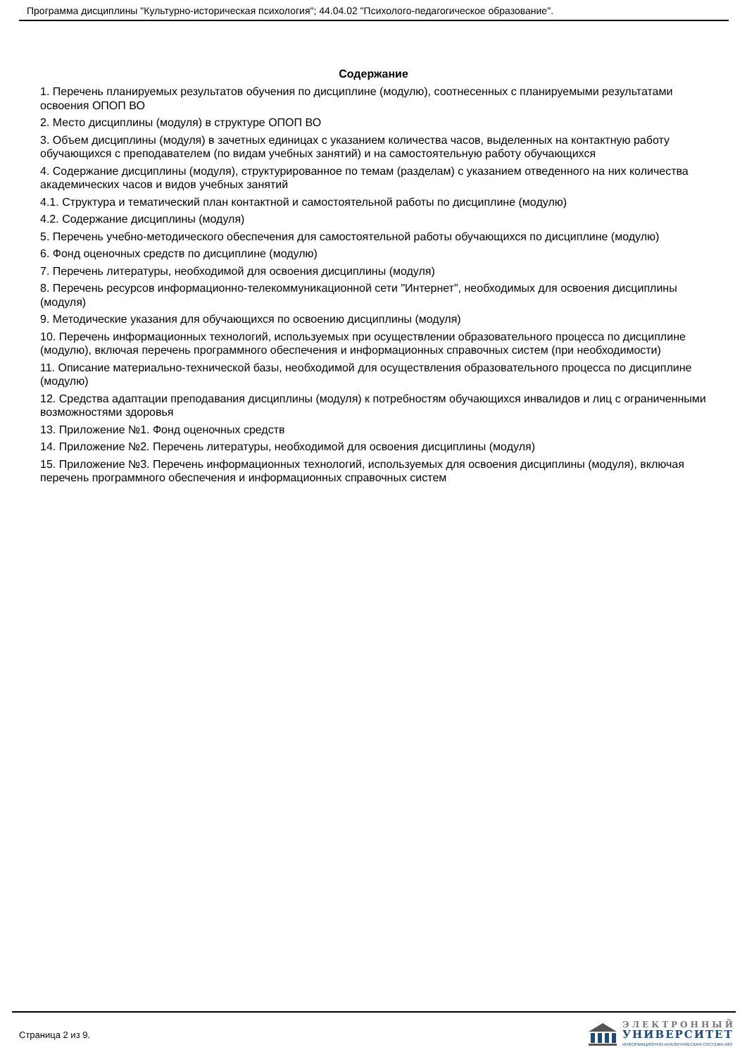Программа дисциплины "Культурно-историческая психология"; 44.04.02 "Психолого-педагогическое образование".
Содержание
1. Перечень планируемых результатов обучения по дисциплине (модулю), соотнесенных с планируемыми результатами освоения ОПОП ВО
2. Место дисциплины (модуля) в структуре ОПОП ВО
3. Объем дисциплины (модуля) в зачетных единицах с указанием количества часов, выделенных на контактную работу обучающихся с преподавателем (по видам учебных занятий) и на самостоятельную работу обучающихся
4. Содержание дисциплины (модуля), структурированное по темам (разделам) с указанием отведенного на них количества академических часов и видов учебных занятий
4.1. Структура и тематический план контактной и самостоятельной работы по дисциплине (модулю)
4.2. Содержание дисциплины (модуля)
5. Перечень учебно-методического обеспечения для самостоятельной работы обучающихся по дисциплине (модулю)
6. Фонд оценочных средств по дисциплине (модулю)
7. Перечень литературы, необходимой для освоения дисциплины (модуля)
8. Перечень ресурсов информационно-телекоммуникационной сети "Интернет", необходимых для освоения дисциплины (модуля)
9. Методические указания для обучающихся по освоению дисциплины (модуля)
10. Перечень информационных технологий, используемых при осуществлении образовательного процесса по дисциплине (модулю), включая перечень программного обеспечения и информационных справочных систем (при необходимости)
11. Описание материально-технической базы, необходимой для осуществления образовательного процесса по дисциплине (модулю)
12. Средства адаптации преподавания дисциплины (модуля) к потребностям обучающихся инвалидов и лиц с ограниченными возможностями здоровья
13. Приложение №1. Фонд оценочных средств
14. Приложение №2. Перечень литературы, необходимой для освоения дисциплины (модуля)
15. Приложение №3. Перечень информационных технологий, используемых для освоения дисциплины (модуля), включая перечень программного обеспечения и информационных справочных систем
Страница 2 из 9.
ЭЛЕКТРОННЫЙ
УНИВЕРСИТЕТ
ИНФОРМАЦИОННО-АНАЛИТИЧЕСКАЯ СИСТЕМА КФУ